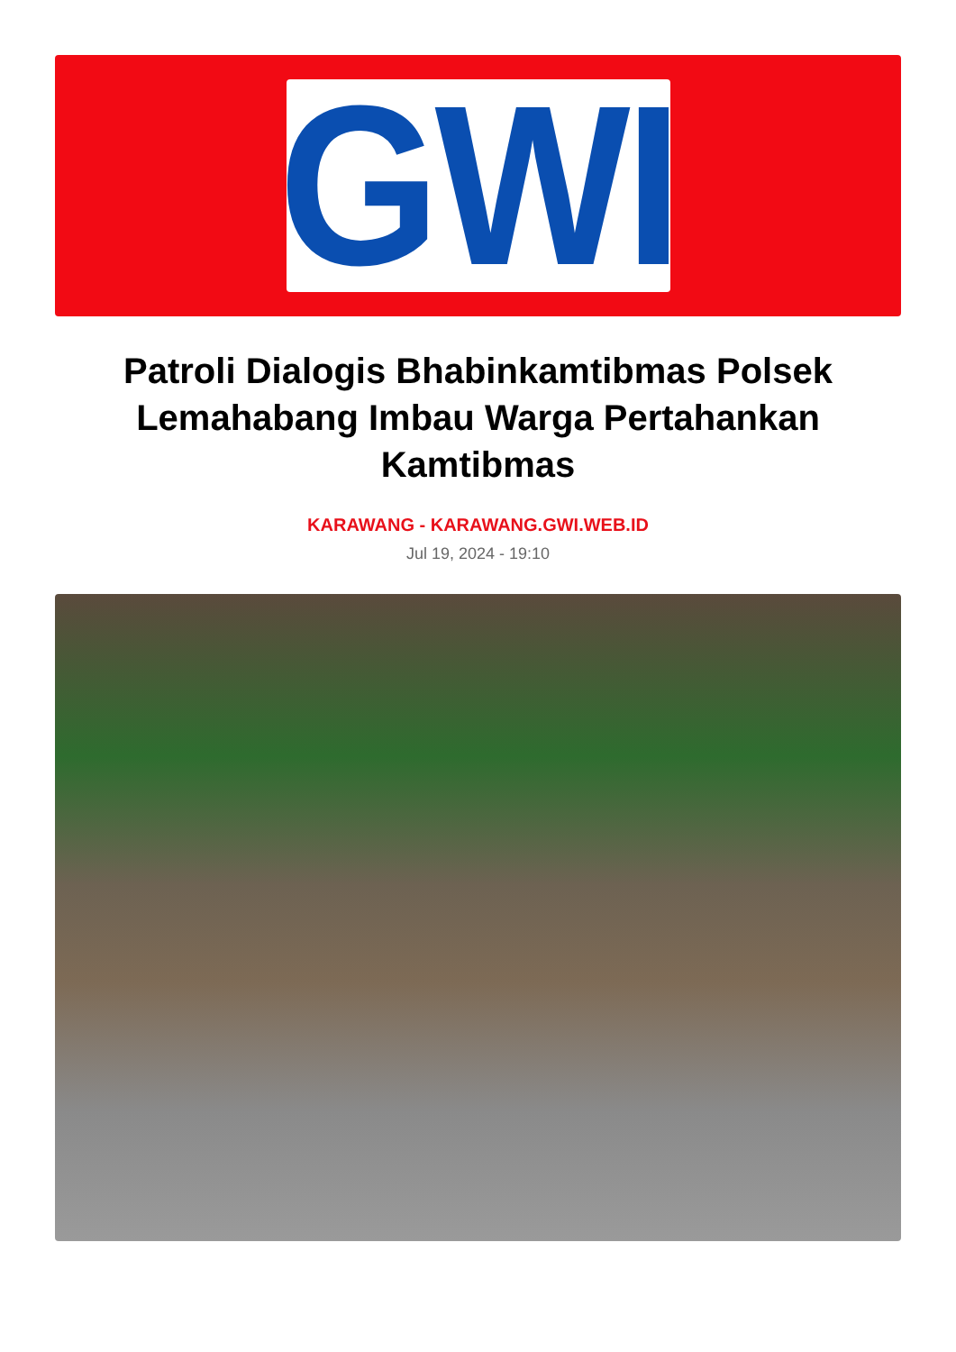GWI
Patroli Dialogis Bhabinkamtibmas Polsek Lemahabang Imbau Warga Pertahankan Kamtibmas
KARAWANG - KARAWANG.GWI.WEB.ID
Jul 19, 2024 - 19:10